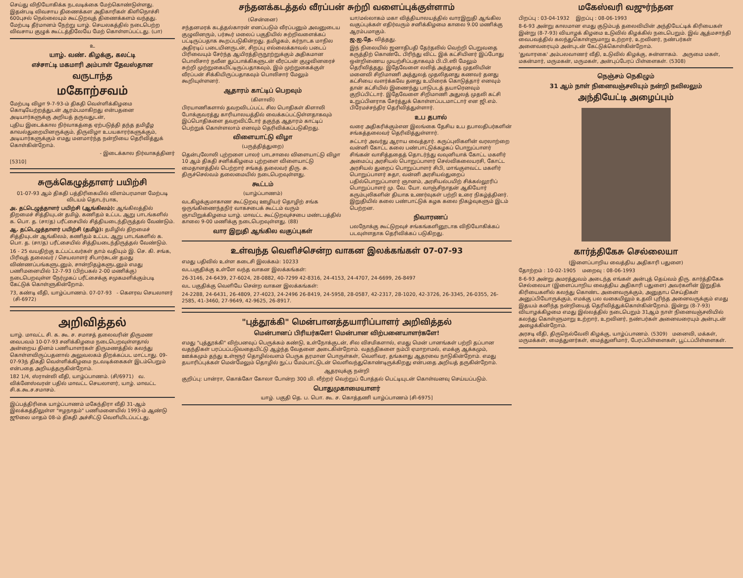செய்து விநியோகிக்க நடவடிக்கை மேற்கொண்டுள்ளது. இதன்படி விவசாய திணைக்கள அதிகாரிகள் கிளிநொச்சி 600புசல் நெல்லையும் கூட்டுறவுத் திணைக்களம் வந்தது. மேற்படி தீர்மானம் நேற்று யாழ். செயலகத்தில் நடைபெற்ற விவசாய குழுக் கூட்டத்திலேயே மேற் கொள்ளப்பட்டது. (பா)
உ
யாழ். வண். கிழக்கு, கலட்டி
எச்சாட்டி மகமாரி அம்பாள் தேவஸ்தான
வருடாந்த
மகோற்சவம்
மேற்படி விழா 9-7-93-ம் திகதி வெள்ளிக்கிழமை கொடியேற்றத்துடன் ஆரம்பமாகிறது என்பதனை அடியார்களுக்கு அறியத் தருவதுடன்,
புதிய இடைக்கால நிர்வாகத்தை ஏற்படுத்தி தந்த தமிழீழ காவல்துறையினருக்கும், திருவிழா உபயகாரர்களுக்கும், அடியார்களுக்கும் எமது மனமார்ந்த நன்றியை தெரிவித்துக் கொள்கின்றோம்.
- இடைக்கால நிர்வாகத்தினர்
[5310]
சுருக்கெழுத்தாளர் பயிற்சி
01-07-93 ஆம் திகதி பத்திரிகையில் விளம்பரமான மேற்படி விடயம் தொடர்பாக,
அ. தட்டெழுத்தாளர் பயிற்சி (ஆங்கிலம்): ஆங்கிலத்தில் திறமைச் சித்தியுடன் தமிழ், கணிதம் உட்பட ஆறு பாடங்களில் க. பொ. த. (சா/த) பரீட்சையில் சித்தியடைந்திருத்தல் வேண்டும்.
ஆ. தட்டெழுத்தாளர் பயிற்சி (தமிழ்): தமிழில் திறமைச் சித்தியுடன் ஆங்கிலம், கணிதம் உட்பட ஆறு பாடங்களில் க. பொ. த. (சா/த) பரீட்சையில் சித்தியடைந்திருத்தல் வேண்டும்.
16 - 25 வயதிற்கு உட்பட்டவர்கள் தாம் வதியும் இ. செ. கி. சங்க, பிரிவுத் தலைவர் / செயலாளர் சிபார்சுடன் தமது விண்ணப்பங்களுடனும், சான்றிதழ்களுடனும் எமது பணிமனையில் 12-7-93 (பிற்பகல் 2-00 மணிக்கு) நடைபெறவுள்ள நேர்முகப் பரீட்சைக்கு சமுகமளிக்கும்படி கேட்டுக் கொள்ளுகின்றோம்.
73, கண்டி வீதி, யாழ்ப்பாணம். 07-07-93 - கௌரவ செயலாளர் (சி-6972)
அறிவித்தல்
யாழ். மாவட்ட சி. க. கூ. ச. சமாசத் தலைவரின் திருமண வைபவம் 10-07-93 சனிக்கிழமை நடைபெறவுள்ளதால் அன்றைய தினம் பணியாளர்கள் திருமணத்தில் கலந்து கொள்ளவிருப்பதனால் அலுவலகம் திறக்கப்பட மாட்டாது. 09-07-93ந் திகதி வெள்ளிக்கிழமை நடவடிக்கைகள் இடம்பெறும் என்பதை அறியத்தருகின்றோம்.
182 1/4, ஸ்ரான்லி வீதி, யாழ்ப்பாணம். (சி/6971) வ. விக்னேஸ்வரன் பதில் மாவட்ட செயலாளர், யாழ். மாவட்ட சி.க.கூ.ச.சமாசம்.
இப்பத்திரிகை யாழ்ப்பாணம் மகேந்திரா வீதி 31-ஆம் இலக்கத்திலுள்ள "ஈழநாதம்" பணிமனையில் 1993-ம் ஆண்டு ஜூலை மாதம் 08-ம் திகதி அச்சிட்டு வெளியிடப்பட்டது.
சந்தனக்கடத்தல் வீரப்பன் சுற்றி வளைப்புக்குள்ளாம்
(சென்னை)
சந்தனமரக் கடத்தல்காரன் எனப்படும் வீரப்பனும் அவனுடைய குழுவினரும், பர்கூர் மலைப் பகுதியில் சுற்றிவளைக்கப் பட்டிருப்பதாக கூறப்படுகின்றது. தமிழகம், கர்நாடக மாநில அதிரடிப் படையினருடன், சிறப்பு எல்லைக்காவல் படைப் பிரிவையும் சேர்ந்த ஆயிரத்திருநூற்றுக்கும் அதிகமான பொலிசார் நவீன துப்பாக்கிகளுடன் வீரப்பன் குழுவினரைச் சுற்றி முற்றுகையிட்டிருப்பதாகவும், இம் முற்றுகைக்குள் வீரப்பன் சிக்கியிருப்பதாகவும் பொலிசார் மேலும் கூறியுள்ளனர்.
ஆதாரம் காட்டிப் பெறவும்
(கிளாலி)
பிரயாணிகளால் தவறவிடப்பட்ட சில பொதிகள் கிளாலி போக்குவரத்து காரியாலயத்தில் வைக்கப்பட்டுள்ளதாகவும் இப்பொதிகளை தவறவிட்டோர் தகுந்த ஆதாரம் காட்டிப் பெற்றுக் கொள்ளலாம் எனவும் தெரிவிக்கப்படுகிறது.
விளையாட்டு விழா
(பருத்தித்துறை)
தென்புலோலி புற்றளை பாலர் பாடசாலை விளையாட்டு விழா 10 ஆம் திகதி சனிக்கிழமை புற்றளை விளையாட்டு மைதானத்தில் பெற்றார் சங்கத் தலைவர் திரு. சு. திருச்செல்வம் தலைமையில் நடைபெறவுள்ளது.
கூட்டம்
(யாழ்ப்பாணம்)
வடகிழக்குமாகாண கூட்டுறவு ஊழியர் தொழிற் சங்க ஒருங்கிணைந்தநிர் வாகசபைக் கூட்டம் வரும் ஞாயிறுக்கிழமை யாழ். மாவட்ட கூட்டுறவுச்சபை மண்டபத்தில் காலை 9-00 மணிக்கு நடைபெறவுள்ளது. (88)
வார இறுதி ஆங்கில வகுப்புகள்
யா/மல்லாகம் மகா வித்தியாலயத்தில் வாரஇறுதி ஆங்கில வகுப்புக்கள் எதிர்வரும் சனிக்கிழமை காலை 9.00 மணிக்கு ஆரம்பமாகும்.
ஜ.ஐ.தே. வித்தது.
இந் நிலையில் ஜனாதிபதி தேர்தலில் வெற்றி பெறுவதை கருத்திற் கொண்டே பிரிந்து விட்ட இக் கட்சியினர் இப்போது ஒன்றிணைய முயற்சிப்பதாகவும் பி.பி.ஸி மேலும் தெரிவித்தது. இதேவேளை லலித் அத்துலத் முதலியின் மனைவி சிறிமாணி அத்துலத் முதலிதனது கணவர் தனது கட்சியை வளர்க்கவே தனது உயிரைக் கொடுத்தார் எனவும் தான் கட்சியில் இணைந்து பாடுபடத் தயாரெனவும் குறிப்பிட்டார். இதேவேளை சிறிமாணி அதுலத் முதலி கட்சி உறுப்பினராக சேர்த்துக் கொள்ளப்படமாட்டார் என ஜி.எம். பிரேமச்சந்திர தெரிவித்துள்ளார்.
உப தபால்
வரை அதிகரிக்கும்என இலங்கை தேசிய உப தபாலதிபர்களின் சங்கத்தலைவர் தெரிவித்துள்ளார்.
சுட்டார் அவர்து ஆராய வைத்தார். கருப்புலிகளின் வரலாற்றை வன்னி கோட்ட கலை பண்பாட்டுக்கழகப் பொறுப்பாளர் சிங்கன் வாசித்ததைத் தொடர்ந்து வவுனியாக் கோட்ட மகளிர் அமைப்பு அரசியல் பொறுப்பாளர் செல்விகலையரசி, கோட்ட அரசியல் துறைப் பொறுப்பாளர் சிபி, மாங்குளவட்ட மகளிர் பொறுப்பாளர் சுதா, வன்னி அரசியல்துறைப் பதில்பொறுப்பாளர் ஞானம், அரசியல்பயிற் சிக்கல்லூரிப் பொறுப்பாளர் மு. வே. யோ. வாஞ்சிநாதன் ஆகியோர் கரும்புலிகளின் தியாக உணர்வுகள் பற்றி உரை நிகழ்த்தினர். இறுதியில் கலை பண்பாட்டுக் கழக கலை நிகழ்வுகளும் இடம் பெற்றன.
நிவாரணப்
பலநோக்கு கூட்டுறவுச் சங்கங்களினூடாக விநியோகிக்கப் படவுள்ளதாக தெரிவிக்கப் படுகிறது.
உள்வந்த வெளிச்சென்ற வாகன இலக்கங்கள் 07-07-93
எமது பதிவில் உள்ள கடைசி இலக்கம்: 10233
வடபகுதிக்கு உள்ளே வந்த வாகன இலக்கங்கள்:
26-3146, 24-6439, 27-6024, 28-0882, 40-7299 42-8316, 24-4153, 24-4707, 24-6699, 26-8497
வட பகுதிக்கு வெளியே சென்ற வாகன இலக்கங்கள்:
24-2288, 24-6431, 26-4809, 27-4023, 24-2496 26-8419, 24-5958, 28-0587, 42-2317, 28-1020, 42-3726, 26-3345, 26-0355, 26-2585, 41-3460, 27-9649, 42-9625, 26-8917.
"புத்தூக்கி" மென்பானத்தயாரிப்பாளர் அறிவித்தல்
மென்பானப் பிரியர்களே! மென்பான விற்பனையாளர்களே!
எமது "புத்தூக்கி" விற்பனவுப் பெருக்கம் கண்டு, உள்நோக்குடன், சில விசமிகளால், எமது மென் பானங்கள் பற்றி தப்பான வதந்திகள் பரப்பப்படுவதையிட்டு ஆழ்ந்த வேதனை அடைகின்றோம். வதந்திகளை நம்பி ஏமாறாமல், எமக்கு ஆக்கமும், ஊக்கமும் தந்து உள்ளூர் தொழில்வளம் பெருக தரமான பொருள்கள், வெளிவர, தங்களது ஆதரவை நாடுகின்றோம். எமது தயாரிப்புக்கள் மென்மேலும் தொழில் நுட்ப மேம்பாட்டுடன் வெளிவந்துகொண்டிருக்கிறது என்பதை அறியத் தருகின்றோம்.
ஆதரவுக்கு நன்றி
குறிப்பு: பான்ரா, கொக்கோ கோலா போன்ற 300 மி. லீற்றர் வெற்றுப் போத்தல் பெட்டியுடன் கொள்வனவு செய்யப்படும்.
பொதுமுகாமையாளர்
யாழ். பகுதி தெ. ப. பொ. கூ. ச. கொத்தணி யாழ்ப்பாணம் [சி-6975]
மகேஸ்வரி வஜுர்ந்தன
பிறப்பு : 03-04-1932 இறப்பு : 08-06-1993
8-6-93 அன்று காலமான எமது குடும்பத் தலைவியின் அந்தியேட்டிக் கிரியைகள் இன்று (8-7-93) வியாழக் கிழமை உடுவில் கிழக்கில் நடைபெறும். இவ் ஆத்மசாந்தி வைபவத்தில் கலந்துகொள்ளுமாறு உற்றார், உறவினர், நண்பர்கள் அனைவரையும் அன்புடன் கேட்டுக்கொள்கின்றோம்.
'துவாரகை' அம்பலவாணர் வீதி, உடுவில் கிழக்கு, சுன்னாகம். அருமை மகள், மகன்மார், மருமகன், மருமகள், அன்புப்பேரப் பிள்ளைகள். (5308)
நெஞ்சம் நெகிழும்
31 ஆம் நாள் நினைவஞ்சலியும் நன்றி நவிலலும்
அந்தியேட்டி அழைப்பும்
கார்த்திகேசு செல்லையா
(இளைப்பாறிய வைத்திய அதிகாரி பதுளை)
தோற்றம் : 10-02-1905 மறைவு : 08-06-1993
8-6-93 அன்று அமரத்துவம் அடைந்த எங்கள் அன்புத் தெய்வம் திரு. கார்த்திகேசு செல்லையா (இளைப்பாறிய வைத்திய அதிகாரி பதுளை) அவர்களின் இறுதிக் கிரியைகளில் கலந்து கொண்ட அனைவருக்கும், அனுதாப செய்திகள் அனுப்பியோருக்கும், எமக்கு பல வகையிலும் உதவி புரிந்த அனைவருக்கும் எமது இதயம் கனிந்த நன்றியைத் தெரிவித்துக்கொள்கின்றோம். இன்று (8-7-93) வியாழக்கிழமை எமது இல்லத்தில் நடைபெறும் 31ஆம் நாள் நினைவஞ்சலியில் கலந்து கொள்ளுமாறு உற்றார், உறவினர், நண்பர்கள் அனைவரையும் அன்புடன் அழைக்கின்றோம்.
அரசடி வீதி, திருநெல்வேலி கிழக்கு, யாழ்ப்பாணம். (5309) மனைவி, மக்கள், மருமக்கள், மைத்துனர்கள், மைத்துனிமார், பேரப்பிள்ளைகள், பூட்டப்பிள்ளைகள்.